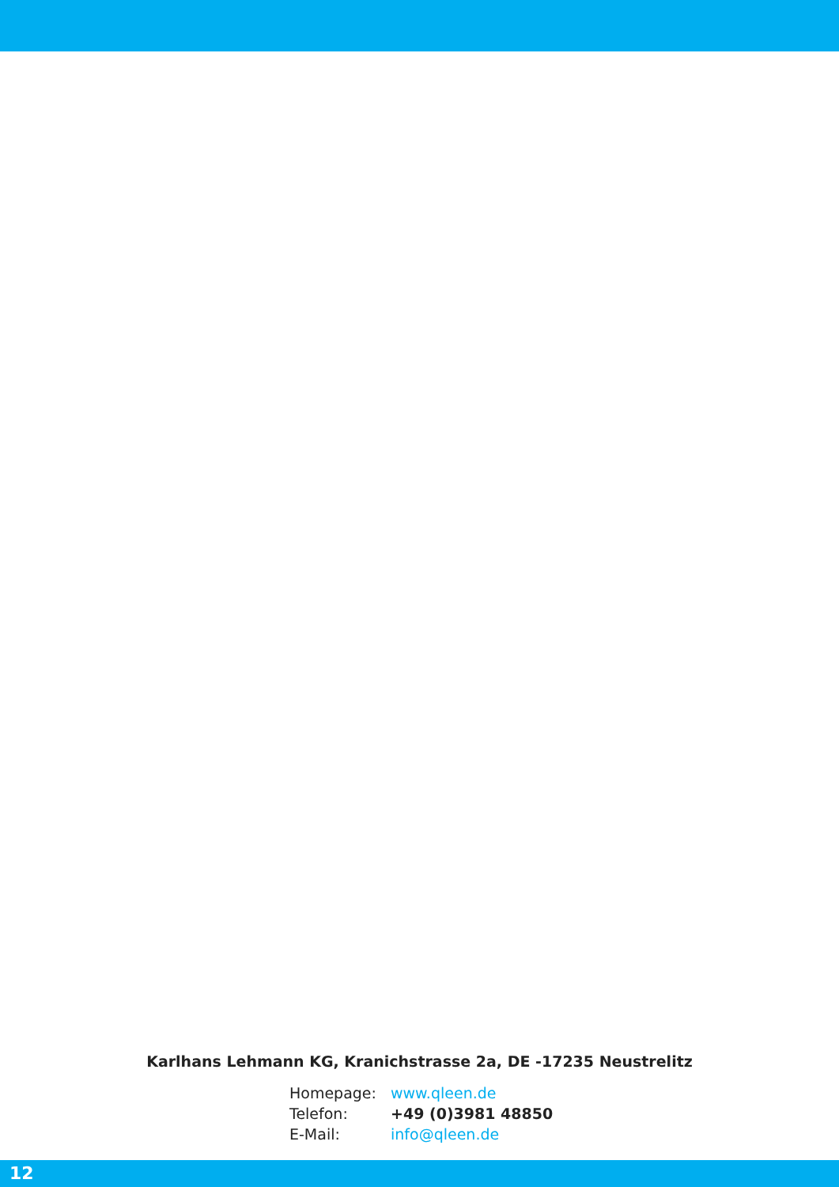Karlhans Lehmann KG, Kranichstrasse 2a, DE -17235 Neustrelitz
Homepage: www.qleen.de
Telefon: +49 (0)3981 48850
E-Mail: info@qleen.de
12